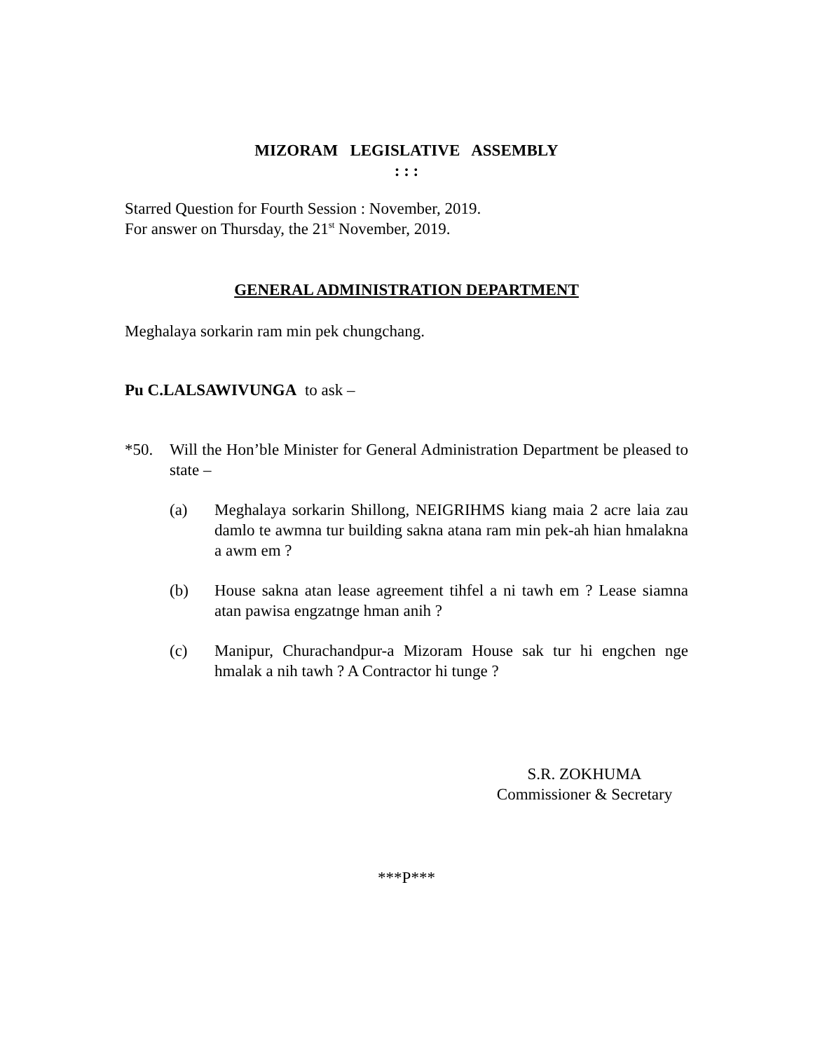MIZORAM LEGISLATIVE ASSEMBLY
: : :
Starred Question for Fourth Session : November, 2019.
For answer on Thursday, the 21<sup>st</sup> November, 2019.
GENERAL ADMINISTRATION DEPARTMENT
Meghalaya sorkarin ram min pek chungchang.
Pu C.LALSAWIVUNGA to ask –
*50. Will the Hon’ble Minister for General Administration Department be pleased to state –
(a) Meghalaya sorkarin Shillong, NEIGRIHMS kiang maia 2 acre laia zau damlo te awmna tur building sakna atana ram min pek-ah hian hmalakna a awm em ?
(b) House sakna atan lease agreement tihfel a ni tawh em ? Lease siamna atan pawisa engzatnge hman anih ?
(c) Manipur, Churachandpur-a Mizoram House sak tur hi engchen nge hmalak a nih tawh ? A Contractor hi tunge ?
S.R. ZOKHUMA
Commissioner & Secretary
***P***